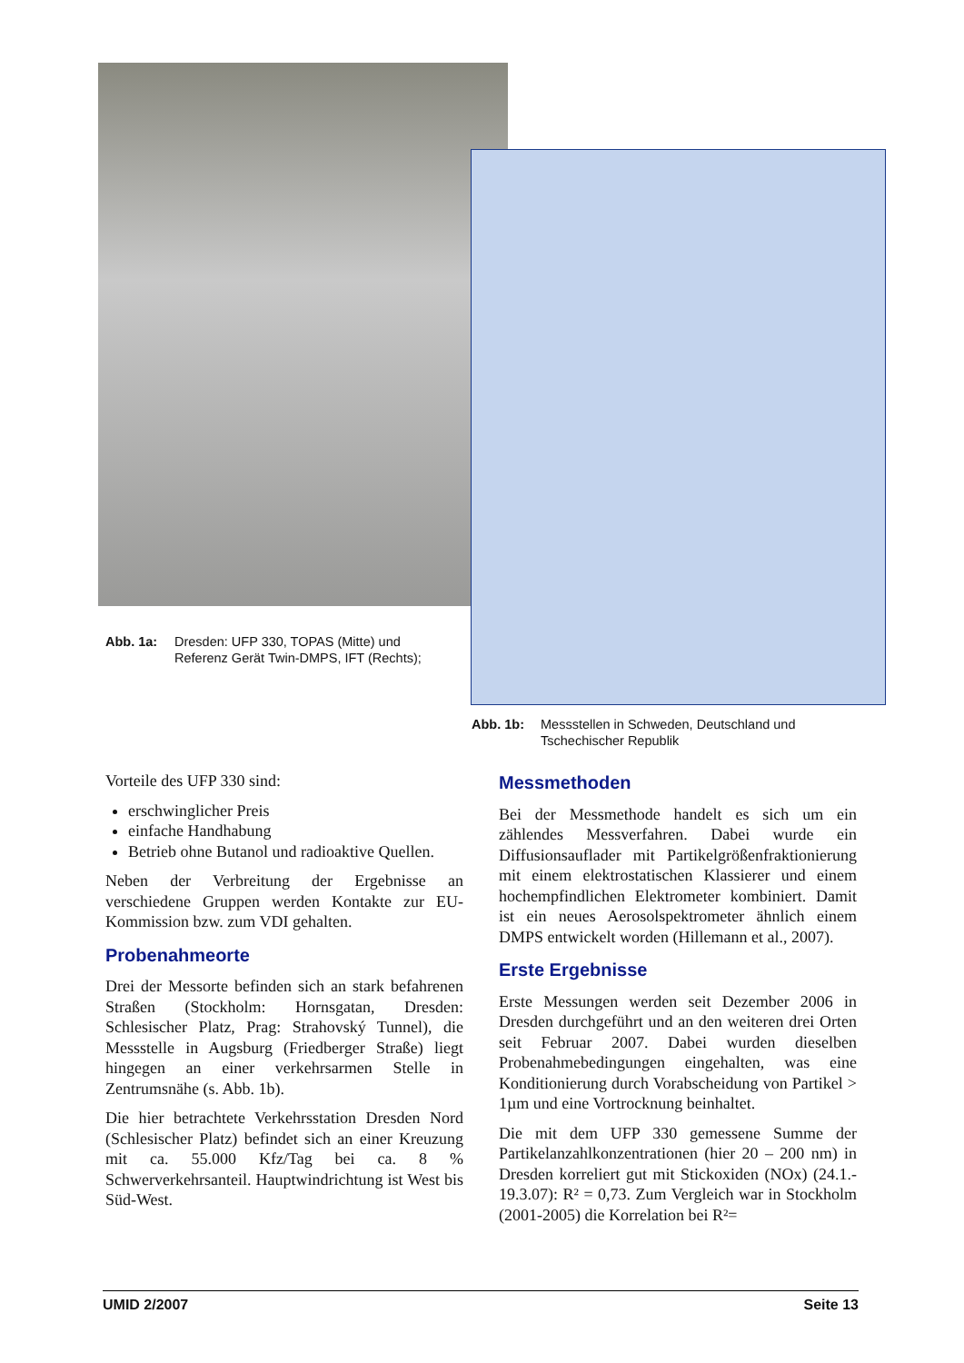Abb. 1a: Dresden: UFP 330, TOPAS (Mitte) und Referenz Gerät Twin-DMPS, IFT (Rechts);
Abb. 1b: Messstellen in Schweden, Deutschland und Tschechischer Republik
Vorteile des UFP 330 sind:
erschwinglicher Preis
einfache Handhabung
Betrieb ohne Butanol und radioaktive Quellen.
Neben der Verbreitung der Ergebnisse an verschiedene Gruppen werden Kontakte zur EU-Kommission bzw. zum VDI gehalten.
Probenahmeorte
Drei der Messorte befinden sich an stark befahrenen Straßen (Stockholm: Hornsgatan, Dresden: Schlesischer Platz, Prag: Strahovský Tunnel), die Messstelle in Augsburg (Friedberger Straße) liegt hingegen an einer verkehrsarmen Stelle in Zentrumsnähe (s. Abb. 1b).
Die hier betrachtete Verkehrsstation Dresden Nord (Schlesischer Platz) befindet sich an einer Kreuzung mit ca. 55.000 Kfz/Tag bei ca. 8 % Schwerverkehrsanteil. Hauptwindrichtung ist West bis Süd-West.
Messmethoden
Bei der Messmethode handelt es sich um ein zählendes Messverfahren. Dabei wurde ein Diffusionsauflader mit Partikelgrößenfraktionierung mit einem elektrostatischen Klassierer und einem hochempfindlichen Elektrometer kombiniert. Damit ist ein neues Aerosolspektrometer ähnlich einem DMPS entwickelt worden (Hillemann et al., 2007).
Erste Ergebnisse
Erste Messungen werden seit Dezember 2006 in Dresden durchgeführt und an den weiteren drei Orten seit Februar 2007. Dabei wurden dieselben Probenahmebedingungen eingehalten, was eine Konditionierung durch Vorabscheidung von Partikel > 1µm und eine Vortrocknung beinhaltet.
Die mit dem UFP 330 gemessene Summe der Partikelanzahlkonzentrationen (hier 20 – 200 nm) in Dresden korreliert gut mit Stickoxiden (NOx) (24.1.- 19.3.07): R² = 0,73. Zum Vergleich war in Stockholm (2001-2005) die Korrelation bei R²=
UMID 2/2007 Seite 13